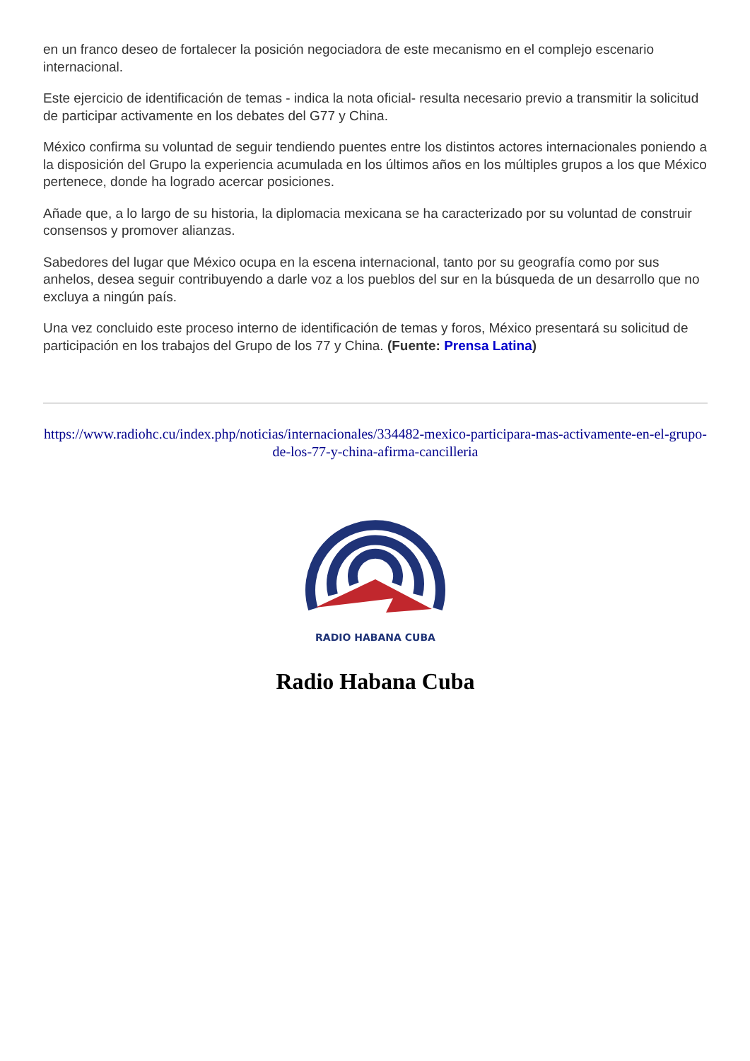en un franco deseo de fortalecer la posición negociadora de este mecanismo en el complejo escenario internacional.
Este ejercicio de identificación de temas - indica la nota oficial- resulta necesario previo a transmitir la solicitud de participar activamente en los debates del G77 y China.
México confirma su voluntad de seguir tendiendo puentes entre los distintos actores internacionales poniendo a la disposición del Grupo la experiencia acumulada en los últimos años en los múltiples grupos a los que México pertenece, donde ha logrado acercar posiciones.
Añade que, a lo largo de su historia, la diplomacia mexicana se ha caracterizado por su voluntad de construir consensos y promover alianzas.
Sabedores del lugar que México ocupa en la escena internacional, tanto por su geografía como por sus anhelos, desea seguir contribuyendo a darle voz a los pueblos del sur en la búsqueda de un desarrollo que no excluya a ningún país.
Una vez concluido este proceso interno de identificación de temas y foros, México presentará su solicitud de participación en los trabajos del Grupo de los 77 y China. (Fuente: Prensa Latina)
https://www.radiohc.cu/index.php/noticias/internacionales/334482-mexico-participara-mas-activamente-en-el-grupo-de-los-77-y-china-afirma-cancilleria
RADIO HABANA CUBA
Radio Habana Cuba